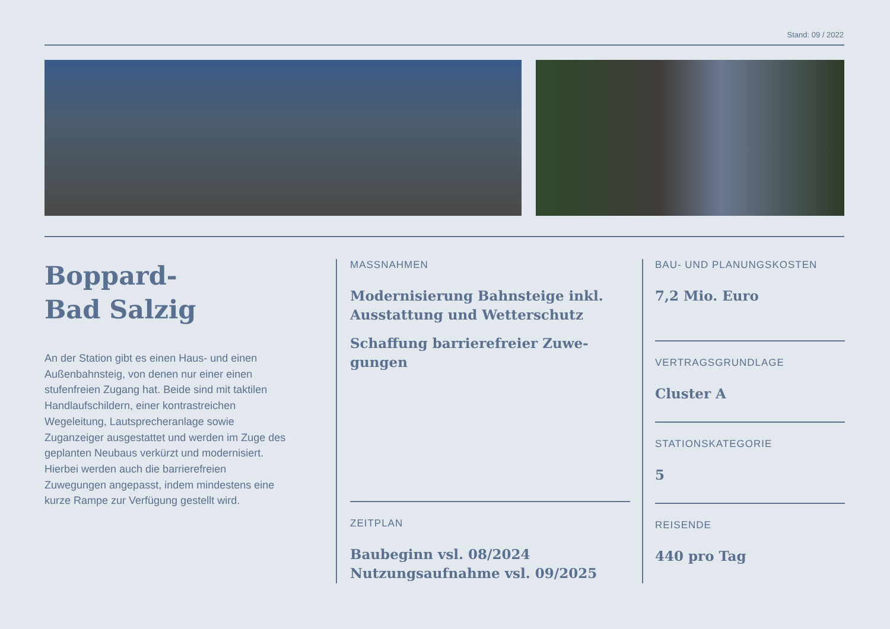Stand: 09 / 2022
Boppard-
Bad Salzig
An der Station gibt es einen Haus- und einen Außenbahnsteig, von denen nur einer einen stufenfreien Zugang hat. Beide sind mit taktilen Handlaufschildern, einer kontrastreichen Wegeleitung, Lautsprecheranlage sowie Zuganzeiger ausgestattet und werden im Zuge des geplanten Neubaus verkürzt und modernisiert. Hierbei werden auch die barrierefreien Zuwegungen angepasst, indem mindestens eine kurze Rampe zur Verfügung gestellt wird.
MASSNAHMEN
Modernisierung Bahnsteige inkl. Ausstattung und Wetterschutz
Schaffung barrierefreier Zuwe-gungen
ZEITPLAN
Baubeginn vsl. 08/2024
Nutzungsaufnahme vsl. 09/2025
BAU- UND PLANUNGSKOSTEN
7,2 Mio. Euro
VERTRAGSGRUNDLAGE
Cluster A
STATIONSKATEGORIE
5
REISENDE
440 pro Tag